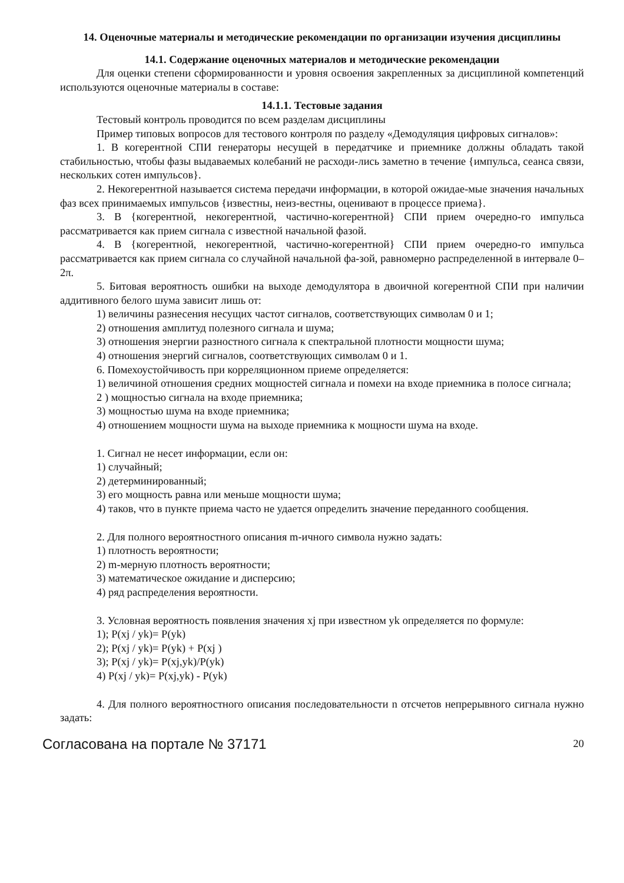14. Оценочные материалы и методические рекомендации по организации изучения дисциплины
14.1. Содержание оценочных материалов и методические рекомендации
Для оценки степени сформированности и уровня освоения закрепленных за дисциплиной компетенций используются оценочные материалы в составе:
14.1.1. Тестовые задания
Тестовый контроль проводится по всем разделам дисциплины
Пример типовых вопросов для тестового контроля по разделу «Демодуляция цифровых сигналов»:
1. В когерентной СПИ генераторы несущей в передатчике и приемнике должны обладать такой стабильностью, чтобы фазы выдаваемых колебаний не расходи-лись заметно в течение {импульса, сеанса связи, нескольких сотен импульсов}.
2. Некогерентной называется система передачи информации, в которой ожидае-мые значения начальных фаз всех принимаемых импульсов {известны, неиз-вестны, оценивают в процессе приема}.
3. В {когерентной, некогерентной, частично-когерентной} СПИ прием очередно-го импульса рассматривается как прием сигнала с известной начальной фазой.
4. В {когерентной, некогерентной, частично-когерентной} СПИ прием очередно-го импульса рассматривается как прием сигнала со случайной начальной фа-зой, равномерно распределенной в интервале 0–2π.
5. Битовая вероятность ошибки на выходе демодулятора в двоичной когерентной СПИ при наличии аддитивного белого шума зависит лишь от:
1) величины разнесения несущих частот сигналов, соответствующих символам 0 и 1;
2) отношения амплитуд полезного сигнала и шума;
3) отношения энергии разностного сигнала к спектральной плотности мощности шума;
4) отношения энергий сигналов, соответствующих символам 0 и 1.
6. Помехоустойчивость при корреляционном приеме определяется:
1) величиной отношения средних мощностей сигнала и помехи на входе приемника в полосе сигнала;
2 ) мощностью сигнала на входе приемника;
3) мощностью шума на входе приемника;
4) отношением мощности шума на выходе приемника к мощности шума на входе.
1. Сигнал не несет информации, если он:
1) случайный;
2) детерминированный;
3) его мощность равна или меньше мощности шума;
4) таков, что в пункте приема часто не удается определить значение переданного сообщения.
2. Для полного вероятностного описания m-ичного символа нужно задать:
1) плотность вероятности;
2) m-мерную плотность вероятности;
3) математическое ожидание и дисперсию;
4) ряд распределения вероятности.
3. Условная вероятность появления значения xj при известном yk определяется по формуле:
1); P(xj / yk)= P(yk)
2); P(xj / yk)= P(yk) + P(xj )
3); P(xj / yk)= P(xj,yk)/P(yk)
4) P(xj / yk)= P(xj,yk) - P(yk)
4. Для полного вероятностного описания последовательности n отсчетов непрерывного сигнала нужно задать:
Согласована на портале № 37171 20